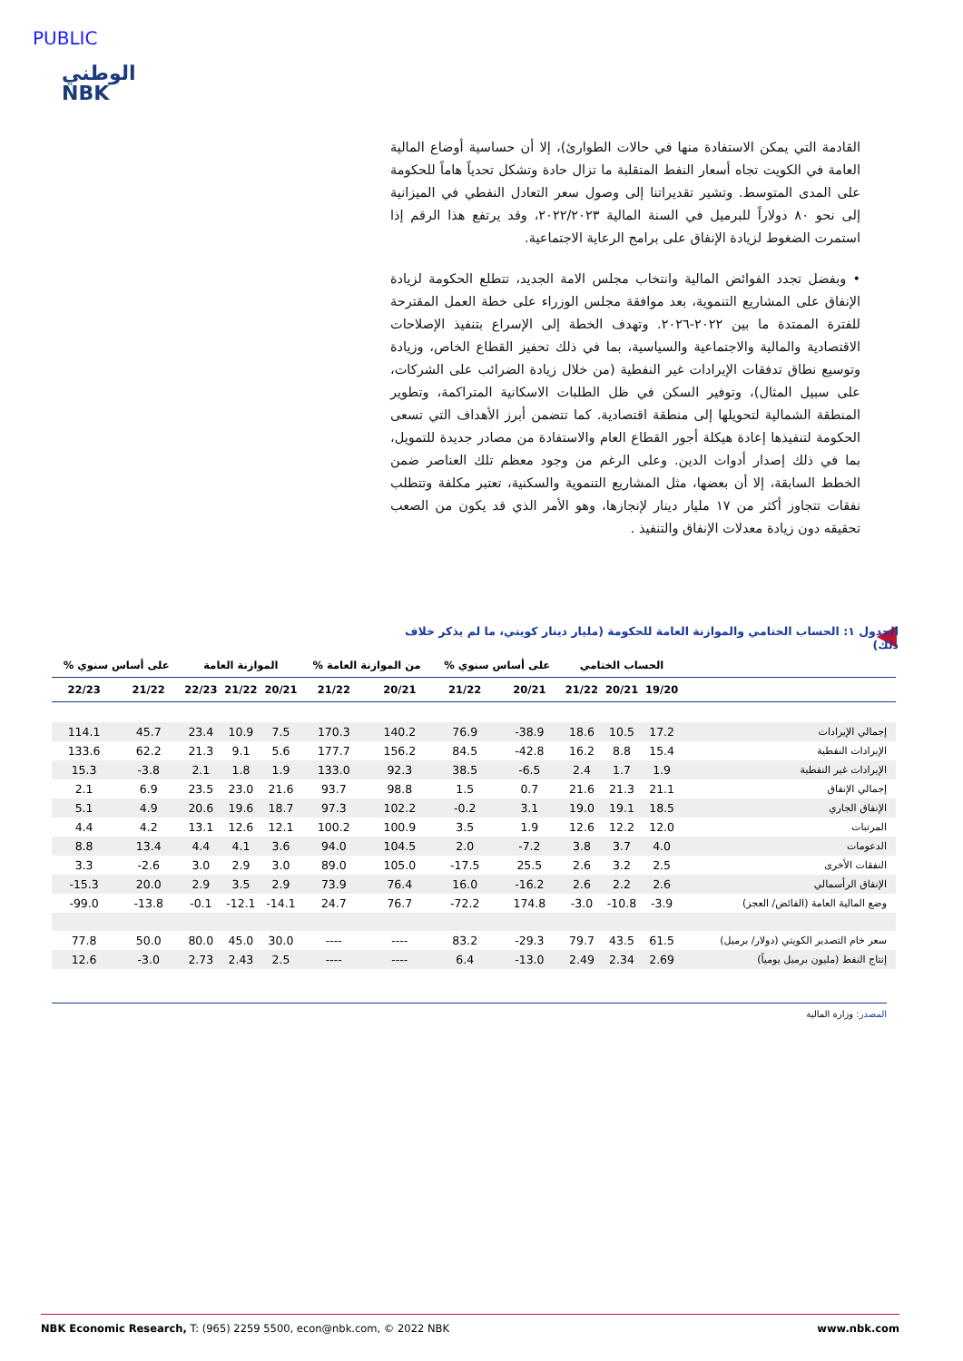PUBLIC
الوطني
NBK
القادمة التي يمكن الاستفادة منها في حالات الطوارئ)، إلا أن حساسية أوضاع المالية العامة في الكويت تجاه أسعار النفط المتقلبة ما تزال حادة وتشكل تحدياً هاماً للحكومة على المدى المتوسط. وتشير تقديراتنا إلى وصول سعر التعادل النفطي في الميزانية إلى نحو ٨٠ دولاراً للبرميل في السنة المالية ٢٠٢٢/٢٠٢٣، وقد يرتفع هذا الرقم إذا استمرت الضغوط لزيادة الإنفاق على برامج الرعاية الاجتماعية.
• وبفضل تجدد الفوائض المالية وانتخاب مجلس الامة الجديد، تتطلع الحكومة لزيادة الإنفاق على المشاريع التنموية، بعد موافقة مجلس الوزراء على خطة العمل المقترحة للفترة الممتدة ما بين ٢٠٢٢-٢٠٢٦. وتهدف الخطة إلى الإسراع بتنفيذ الإصلاحات الاقتصادية والمالية والاجتماعية والسياسية، بما في ذلك تحفيز القطاع الخاص، وزيادة وتوسيع نطاق تدفقات الإيرادات غير النفطية (من خلال زيادة الضرائب على الشركات، على سبيل المثال)، وتوفير السكن في ظل الطلبات الاسكانية المتراكمة، وتطوير المنطقة الشمالية لتحويلها إلى منطقة اقتصادية. كما تتضمن أبرز الأهداف التي تسعى الحكومة لتنفيذها إعادة هيكلة أجور القطاع العام والاستفادة من مصادر جديدة للتمويل، بما في ذلك إصدار أدوات الدين. وعلى الرغم من وجود معظم تلك العناصر ضمن الخطط السابقة، إلا أن بعضها، مثل المشاريع التنموية والسكنية، تعتبر مكلفة وتتطلب نفقات تتجاوز أكثر من ١٧ مليار دينار لإنجازها، وهو الأمر الذي قد يكون من الصعب تحقيقه دون زيادة معدلات الإنفاق والتنفيذ .
الجدول ١: الحساب الختامي والموازنة العامة للحكومة (مليار دينار كويتي، ما لم يذكر خلاف ذلك)
| % على أساس سنوي | | الموازنة العامة | | | % من الموازنة العامة | | % على أساس سنوي | | الحساب الختامي | | | |
| --- | --- | --- | --- | --- | --- | --- | --- | --- | --- | --- | --- | --- |
| 22/23 | 21/22 | 22/23 | 21/22 | 20/21 | 21/22 | 20/21 | 21/22 | 20/21 | 21/22 | 20/21 | 19/20 | |
| 114.1 | 45.7 | 23.4 | 10.9 | 7.5 | 170.3 | 140.2 | 76.9 | -38.9 | 18.6 | 10.5 | 17.2 | إجمالي الإيرادات |
| 133.6 | 62.2 | 21.3 | 9.1 | 5.6 | 177.7 | 156.2 | 84.5 | -42.8 | 16.2 | 8.8 | 15.4 | الإيرادات النفطية |
| 15.3 | -3.8 | 2.1 | 1.8 | 1.9 | 133.0 | 92.3 | 38.5 | -6.5 | 2.4 | 1.7 | 1.9 | الإيرادات غير النفطية |
| 2.1 | 6.9 | 23.5 | 23.0 | 21.6 | 93.7 | 98.8 | 1.5 | 0.7 | 21.6 | 21.3 | 21.1 | إجمالي الإنفاق |
| 5.1 | 4.9 | 20.6 | 19.6 | 18.7 | 97.3 | 102.2 | -0.2 | 3.1 | 19.0 | 19.1 | 18.5 | الإنفاق الجاري |
| 4.4 | 4.2 | 13.1 | 12.6 | 12.1 | 100.2 | 100.9 | 3.5 | 1.9 | 12.6 | 12.2 | 12.0 | المرتبات |
| 8.8 | 13.4 | 4.4 | 4.1 | 3.6 | 94.0 | 104.5 | 2.0 | -7.2 | 3.8 | 3.7 | 4.0 | الدعومات |
| 3.3 | -2.6 | 3.0 | 2.9 | 3.0 | 89.0 | 105.0 | -17.5 | 25.5 | 2.6 | 3.2 | 2.5 | النفقات الأخرى |
| -15.3 | 20.0 | 2.9 | 3.5 | 2.9 | 73.9 | 76.4 | 16.0 | -16.2 | 2.6 | 2.2 | 2.6 | الإنفاق الرأسمالي |
| -99.0 | -13.8 | -0.1 | -12.1 | -14.1 | 24.7 | 76.7 | -72.2 | 174.8 | -3.0 | -10.8 | -3.9 | وضع المالية العامة (الفائض/ العجز) |
| 77.8 | 50.0 | 80.0 | 45.0 | 30.0 | ---- | ---- | 83.2 | -29.3 | 79.7 | 43.5 | 61.5 | سعر خام التصدير الكويتي (دولار/ برميل) |
| 12.6 | -3.0 | 2.73 | 2.43 | 2.5 | ---- | ---- | 6.4 | -13.0 | 2.49 | 2.34 | 2.69 | إنتاج النفط (مليون برميل يومياً) |
المصدر: وزارة المالية
NBK Economic Research, T: (965) 2259 5500, econ@nbk.com, © 2022 NBK www.nbk.com